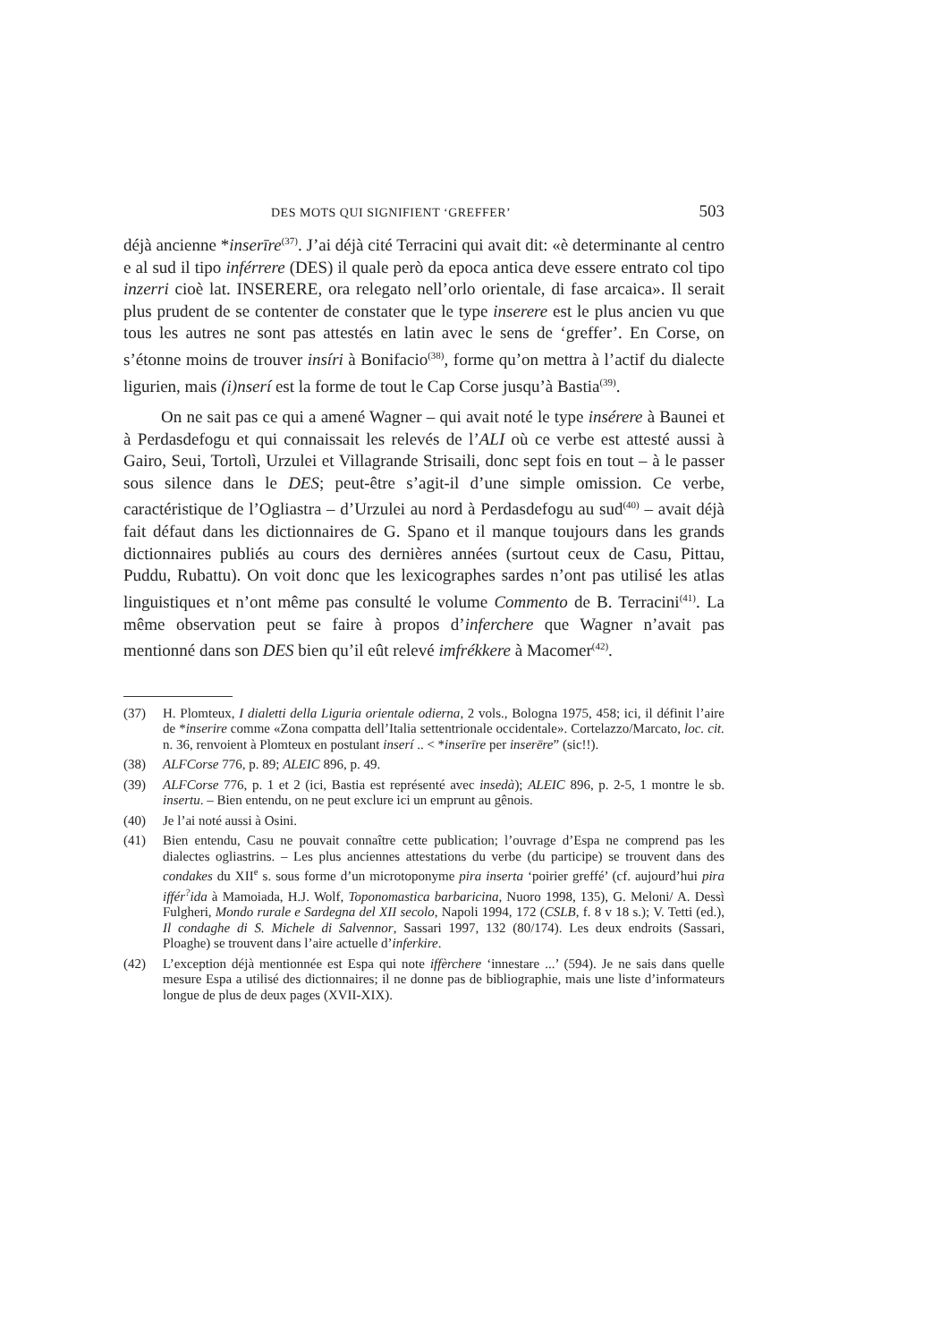DES MOTS QUI SIGNIFIENT ‘GREFFER’ 503
déjà ancienne *inserīre<sup>(37)</sup>. J’ai déjà cité Terracini qui avait dit: «è determinante al centro e al sud il tipo inférrere (DES) il quale però da epoca antica deve essere entrato col tipo inzerri cioè lat. INSERERE, ora relegato nell’orlo orientale, di fase arcaica». Il serait plus prudent de se contenter de constater que le type inserere est le plus ancien vu que tous les autres ne sont pas attestés en latin avec le sens de ‘greffer’. En Corse, on s’étonne moins de trouver insíri à Bonifacio<sup>(38)</sup>, forme qu’on mettra à l’actif du dialecte ligurien, mais (i)nserí est la forme de tout le Cap Corse jusqu’à Bastia<sup>(39)</sup>.
On ne sait pas ce qui a amené Wagner – qui avait noté le type insérere à Baunei et à Perdasdefogu et qui connaissait les relevés de l’ALI où ce verbe est attesté aussi à Gairo, Seui, Tortolì, Urzulei et Villagrande Strisaili, donc sept fois en tout – à le passer sous silence dans le DES; peut-être s’agit-il d’une simple omission. Ce verbe, caractéristique de l’Ogliastra – d’Urzulei au nord à Perdasdefogu au sud<sup>(40)</sup> – avait déjà fait défaut dans les dictionnaires de G. Spano et il manque toujours dans les grands dictionnaires publiés au cours des dernières années (surtout ceux de Casu, Pittau, Puddu, Rubattu). On voit donc que les lexicographes sardes n’ont pas utilisé les atlas linguistiques et n’ont même pas consulté le volume Commento de B. Terracini<sup>(41)</sup>. La même observation peut se faire à propos d’inferchere que Wagner n’avait pas mentionné dans son DES bien qu’il eût relevé imfrékkere à Macomer<sup>(42)</sup>.
(37) H. Plomteux, I dialetti della Liguria orientale odierna, 2 vols., Bologna 1975, 458; ici, il définit l’aire de *inserire comme «Zona compatta dell’Italia settentrionale occidentale». Cortelazzo/Marcato, loc. cit. n. 36, renvoient à Plomteux en postulant inserí .. < *inserīre per inserēre” (sic!!).
(38) ALFCorse 776, p. 89; ALEIC 896, p. 49.
(39) ALFCorse 776, p. 1 et 2 (ici, Bastia est représenté avec insedà); ALEIC 896, p. 2-5, 1 montre le sb. insertu. – Bien entendu, on ne peut exclure ici un emprunt au gênois.
(40) Je l’ai noté aussi à Osini.
(41) Bien entendu, Casu ne pouvait connaître cette publication; l’ouvrage d’Espa ne comprend pas les dialectes ogliastrins. – Les plus anciennes attestations du verbe (du participe) se trouvent dans des condakes du XII<sup>e</sup> s. sous forme d’un microtoponyme pira inserta ‘poirier greffé’ (cf. aujourd’hui pira iffér<sup>?</sup>ida à Mamoiada, H.J. Wolf, Toponomastica barbaricina, Nuoro 1998, 135), G. Meloni/ A. Dessì Fulgheri, Mondo rurale e Sardegna del XII secolo, Napoli 1994, 172 (CSLB, f. 8 v 18 s.); V. Tetti (ed.), Il condaghe di S. Michele di Salvennor, Sassari 1997, 132 (80/174). Les deux endroits (Sassari, Ploaghe) se trouvent dans l’aire actuelle d’inferkire.
(42) L’exception déjà mentionnée est Espa qui note iffèrchere ‘innestare ...’ (594). Je ne sais dans quelle mesure Espa a utilisé des dictionnaires; il ne donne pas de bibliographie, mais une liste d’informateurs longue de plus de deux pages (XVII-XIX).